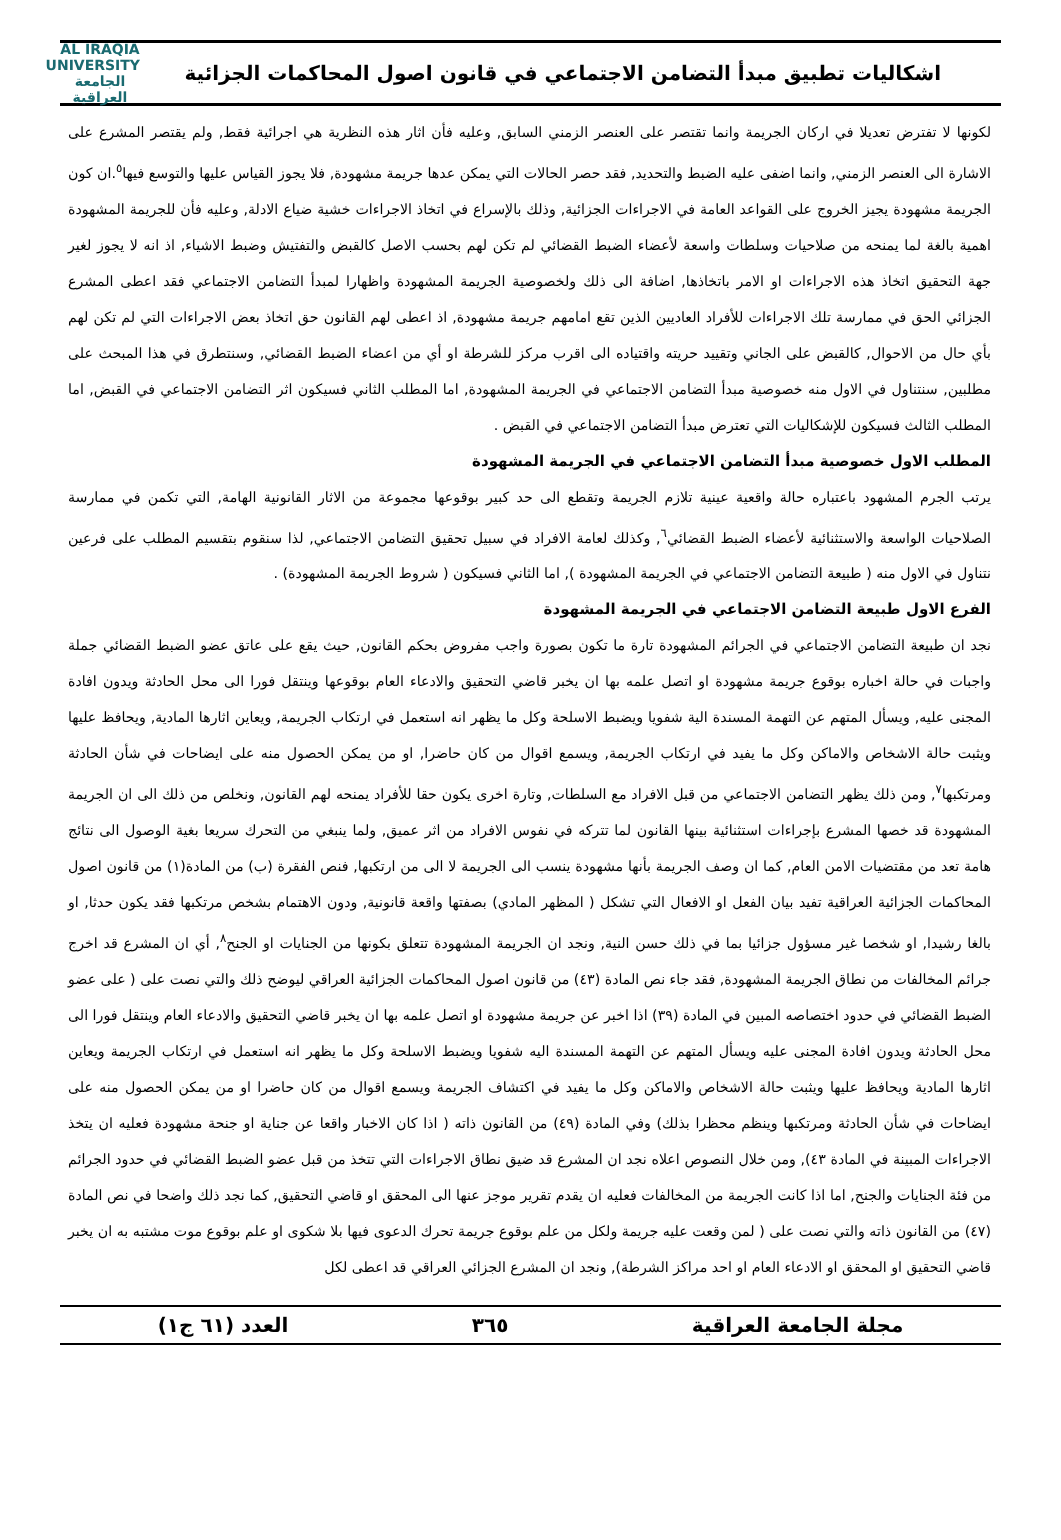اشكاليات تطبيق مبدأ التضامن الاجتماعي في قانون اصول المحاكمات الجزائية
AL IRAQIA UNIVERSITY الجامعة العراقية
لكونها لا تفترض تعديلا في اركان الجريمة وانما تقتصر على العنصر الزمني السابق, وعليه فأن اثار هذه النظرية هي اجرائية فقط, ولم يقتصر المشرع على الاشارة الى العنصر الزمني, وانما اضفى عليه الضبط والتحديد, فقد حصر الحالات التي يمكن عدها جريمة مشهودة, فلا يجوز القياس عليها والتوسع فيها<sup>٥</sup>.ان كون الجريمة مشهودة يجيز الخروج على القواعد العامة في الاجراءات الجزائية, وذلك بالإسراع في اتخاذ الاجراءات خشية ضياع الادلة, وعليه فأن للجريمة المشهودة اهمية بالغة لما يمنحه من صلاحيات وسلطات واسعة لأعضاء الضبط القضائي لم تكن لهم بحسب الاصل كالقبض والتفتيش وضبط الاشياء, اذ انه لا يجوز لغير جهة التحقيق اتخاذ هذه الاجراءات او الامر باتخاذها, اضافة الى ذلك ولخصوصية الجريمة المشهودة واظهارا لمبدأ التضامن الاجتماعي فقد اعطى المشرع الجزائي الحق في ممارسة تلك الاجراءات للأفراد العاديين الذين تقع امامهم جريمة مشهودة, اذ اعطى لهم القانون حق اتخاذ بعض الاجراءات التي لم تكن لهم بأي حال من الاحوال, كالقبض على الجاني وتقييد حريته واقتياده الى اقرب مركز للشرطة او أي من اعضاء الضبط القضائي, وسنتطرق في هذا المبحث على مطلبين, سنتناول في الاول منه خصوصية مبدأ التضامن الاجتماعي في الجريمة المشهودة, اما المطلب الثاني فسيكون اثر التضامن الاجتماعي في القبض, اما المطلب الثالث فسيكون للإشكاليات التي تعترض مبدأ التضامن الاجتماعي في القبض .
المطلب الاول خصوصية مبدأ التضامن الاجتماعي في الجريمة المشهودة
يرتب الجرم المشهود باعتباره حالة واقعية عينية تلازم الجريمة وتقطع الى حد كبير بوقوعها مجموعة من الاثار القانونية الهامة, التي تكمن في ممارسة الصلاحيات الواسعة والاستثنائية لأعضاء الضبط القضائي<sup>٦</sup>, وكذلك لعامة الافراد في سبيل تحقيق التضامن الاجتماعي, لذا سنقوم بتقسيم المطلب على فرعين نتناول في الاول منه ( طبيعة التضامن الاجتماعي في الجريمة المشهودة ), اما الثاني فسيكون ( شروط الجريمة المشهودة) .
الفرع الاول طبيعة التضامن الاجتماعي في الجريمة المشهودة
نجد ان طبيعة التضامن الاجتماعي في الجرائم المشهودة تارة ما تكون بصورة واجب مفروض بحكم القانون, حيث يقع على عاتق عضو الضبط القضائي جملة واجبات في حالة اخباره بوقوع جريمة مشهودة او اتصل علمه بها ان يخبر قاضي التحقيق والادعاء العام بوقوعها وينتقل فورا الى محل الحادثة ويدون افادة المجنى عليه, ويسأل المتهم عن التهمة المسندة الية شفويا ويضبط الاسلحة وكل ما يظهر انه استعمل في ارتكاب الجريمة, ويعاين اثارها المادية, ويحافظ عليها ويثبت حالة الاشخاص والاماكن وكل ما يفيد في ارتكاب الجريمة, ويسمع اقوال من كان حاضرا, او من يمكن الحصول منه على ايضاحات في شأن الحادثة ومرتكبها<sup>٧</sup>, ومن ذلك يظهر التضامن الاجتماعي من قبل الافراد مع السلطات, وتارة اخرى يكون حقا للأفراد يمنحه لهم القانون, ونخلص من ذلك الى ان الجريمة المشهودة قد خصها المشرع بإجراءات استثنائية بينها القانون لما تتركه في نفوس الافراد من اثر عميق, ولما ينبغي من التحرك سريعا بغية الوصول الى نتائج هامة تعد من مقتضيات الامن العام, كما ان وصف الجريمة بأنها مشهودة ينسب الى الجريمة لا الى من ارتكبها, فنص الفقرة (ب) من المادة(١) من قانون اصول المحاكمات الجزائية العراقية تفيد بيان الفعل او الافعال التي تشكل ( المظهر المادي) بصفتها واقعة قانونية, ودون الاهتمام بشخص مرتكبها فقد يكون حدثا, او بالغا رشيدا, او شخصا غير مسؤول جزائيا بما في ذلك حسن النية, ونجد ان الجريمة المشهودة تتعلق بكونها من الجنايات او الجنح<sup>٨</sup>, أي ان المشرع قد اخرج جرائم المخالفات من نطاق الجريمة المشهودة, فقد جاء نص المادة (٤٣) من قانون اصول المحاكمات الجزائية العراقي ليوضح ذلك والتي نصت على ( على عضو الضبط القضائي في حدود اختصاصه المبين في المادة (٣٩) اذا اخبر عن جريمة مشهودة او اتصل علمه بها ان يخبر قاضي التحقيق والادعاء العام وينتقل فورا الى محل الحادثة ويدون افادة المجنى عليه ويسأل المتهم عن التهمة المسندة اليه شفويا ويضبط الاسلحة وكل ما يظهر انه استعمل في ارتكاب الجريمة ويعاين اثارها المادية ويحافظ عليها ويثبت حالة الاشخاص والاماكن وكل ما يفيد في اكتشاف الجريمة ويسمع اقوال من كان حاضرا او من يمكن الحصول منه على ايضاحات في شأن الحادثة ومرتكبها وينظم محظرا بذلك) وفي المادة (٤٩) من القانون ذاته ( اذا كان الاخبار واقعا عن جناية او جنحة مشهودة فعليه ان يتخذ الاجراءات المبينة في المادة ٤٣), ومن خلال النصوص اعلاه نجد ان المشرع قد ضيق نطاق الاجراءات التي تتخذ من قبل عضو الضبط القضائي في حدود الجرائم من فئة الجنايات والجنح, اما اذا كانت الجريمة من المخالفات فعليه ان يقدم تقرير موجز عنها الى المحقق او قاضي التحقيق, كما نجد ذلك واضحا في نص المادة (٤٧) من القانون ذاته والتي نصت على ( لمن وقعت عليه جريمة ولكل من علم بوقوع جريمة تحرك الدعوى فيها بلا شكوى او علم بوقوع موت مشتبه به ان يخبر قاضي التحقيق او المحقق او الادعاء العام او احد مراكز الشرطة), ونجد ان المشرع الجزائي العراقي قد اعطى لكل
مجلة الجامعة العراقية ٣٦٥ العدد (٦١ ج١)